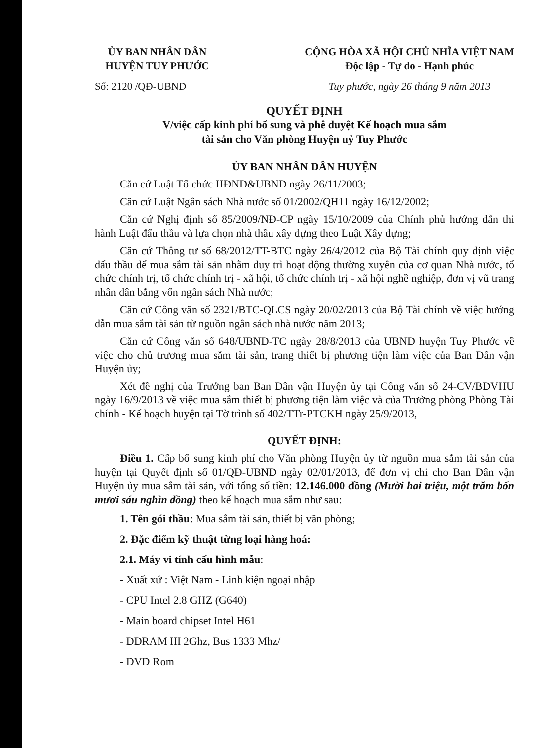ỦY BAN NHÂN DÂN
HUYỆN TUY PHƯỚC
Số: 2120 /QĐ-UBND
CỘNG HÒA XÃ HỘI CHỦ NHĨA VIỆT NAM
Độc lập - Tự do - Hạnh phúc
Tuy phước, ngày 26 tháng 9 năm 2013
QUYẾT ĐỊNH
V/việc cấp kinh phí bổ sung và phê duyệt Kế hoạch mua sắm
tài sản cho Văn phòng Huyện uỷ Tuy Phước
ỦY BAN NHÂN DÂN HUYỆN
Căn cứ Luật Tổ chức HĐND&UBND ngày 26/11/2003;
Căn cứ Luật Ngân sách Nhà nước số 01/2002/QH11 ngày 16/12/2002;
Căn cứ Nghị định số 85/2009/NĐ-CP ngày 15/10/2009 của Chính phủ hướng dẫn thi hành Luật đấu thầu và lựa chọn nhà thầu xây dựng theo Luật Xây dựng;
Căn cứ Thông tư số 68/2012/TT-BTC ngày 26/4/2012 của Bộ Tài chính quy định việc đấu thầu để mua sắm tài sản nhằm duy trì hoạt động thường xuyên của cơ quan Nhà nước, tổ chức chính trị, tổ chức chính trị - xã hội, tổ chức chính trị - xã hội nghề nghiệp, đơn vị vũ trang nhân dân bằng vốn ngân sách Nhà nước;
Căn cứ Công văn số 2321/BTC-QLCS ngày 20/02/2013 của Bộ Tài chính về việc hướng dẫn mua sắm tài sản từ nguồn ngân sách nhà nước năm 2013;
Căn cứ Công văn số 648/UBND-TC ngày 28/8/2013 của UBND huyện Tuy Phước về việc cho chủ trương mua sắm tài sản, trang thiết bị phương tiện làm việc của Ban Dân vận Huyện ủy;
Xét đề nghị của Trưởng ban Ban Dân vận Huyện ủy tại Công văn số 24-CV/BDVHU ngày 16/9/2013 về việc mua sắm thiết bị phương tiện làm việc và của Trưởng phòng Phòng Tài chính - Kế hoạch huyện tại Tờ trình số 402/TTr-PTCKH ngày 25/9/2013,
QUYẾT ĐỊNH:
Điều 1. Cấp bổ sung kinh phí cho Văn phòng Huyện ủy từ nguồn mua sắm tài sản của huyện tại Quyết định số 01/QĐ-UBND ngày 02/01/2013, để đơn vị chi cho Ban Dân vận Huyện ủy mua sắm tài sản, với tổng số tiền: 12.146.000 đồng (Mười hai triệu, một trăm bốn mươi sáu nghìn đồng) theo kế hoạch mua sắm như sau:
1. Tên gói thầu: Mua sắm tài sản, thiết bị văn phòng;
2. Đặc điểm kỹ thuật từng loại hàng hoá:
2.1. Máy vi tính cấu hình mẫu:
- Xuất xứ : Việt Nam - Linh kiện ngoại nhập
- CPU Intel 2.8 GHZ (G640)
- Main board chipset Intel H61
- DDRAM III 2Ghz, Bus 1333 Mhz/
- DVD Rom